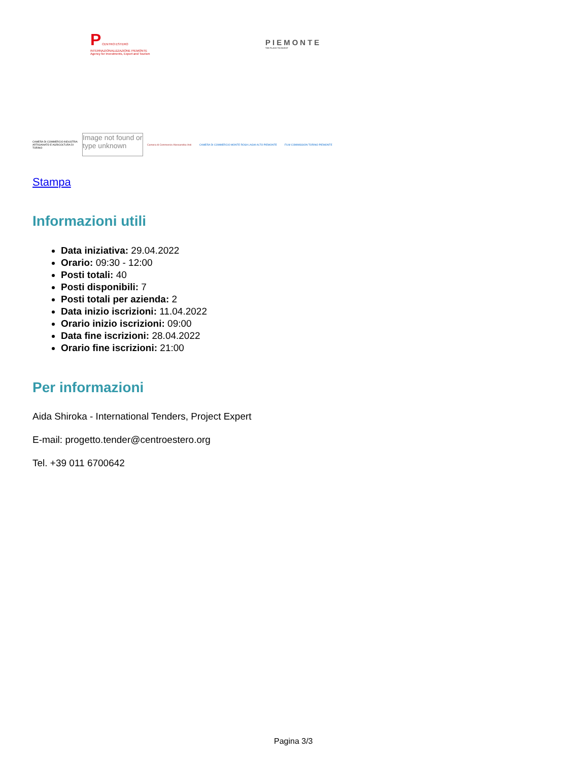P CENTRO ESTERO INTERNAZIONALIZZAZIONE PIEMONTE Agency for Investments, Export and Tourism
PIEMONTE
THE PLACE TO INVEST
CAMERA DI COMMERCIO INDUSTRIA ARTIGIANATO E AGRICOLTURA DI TORINO Image not found or type unknown Camera di Commercio Alessandria-Asti CAMERA DI COMMERCIO MONTE ROSA LAGHI ALTO PIEMONTE FILM COMMISSION TORINO PIEMONTE
Stampa
Informazioni utili
Data iniziativa: 29.04.2022
Orario: 09:30 - 12:00
Posti totali: 40
Posti disponibili: 7
Posti totali per azienda: 2
Data inizio iscrizioni: 11.04.2022
Orario inizio iscrizioni: 09:00
Data fine iscrizioni: 28.04.2022
Orario fine iscrizioni: 21:00
Per informazioni
Aida Shiroka - International Tenders, Project Expert
E-mail: progetto.tender@centroestero.org
Tel. +39 011 6700642
Pagina 3/3